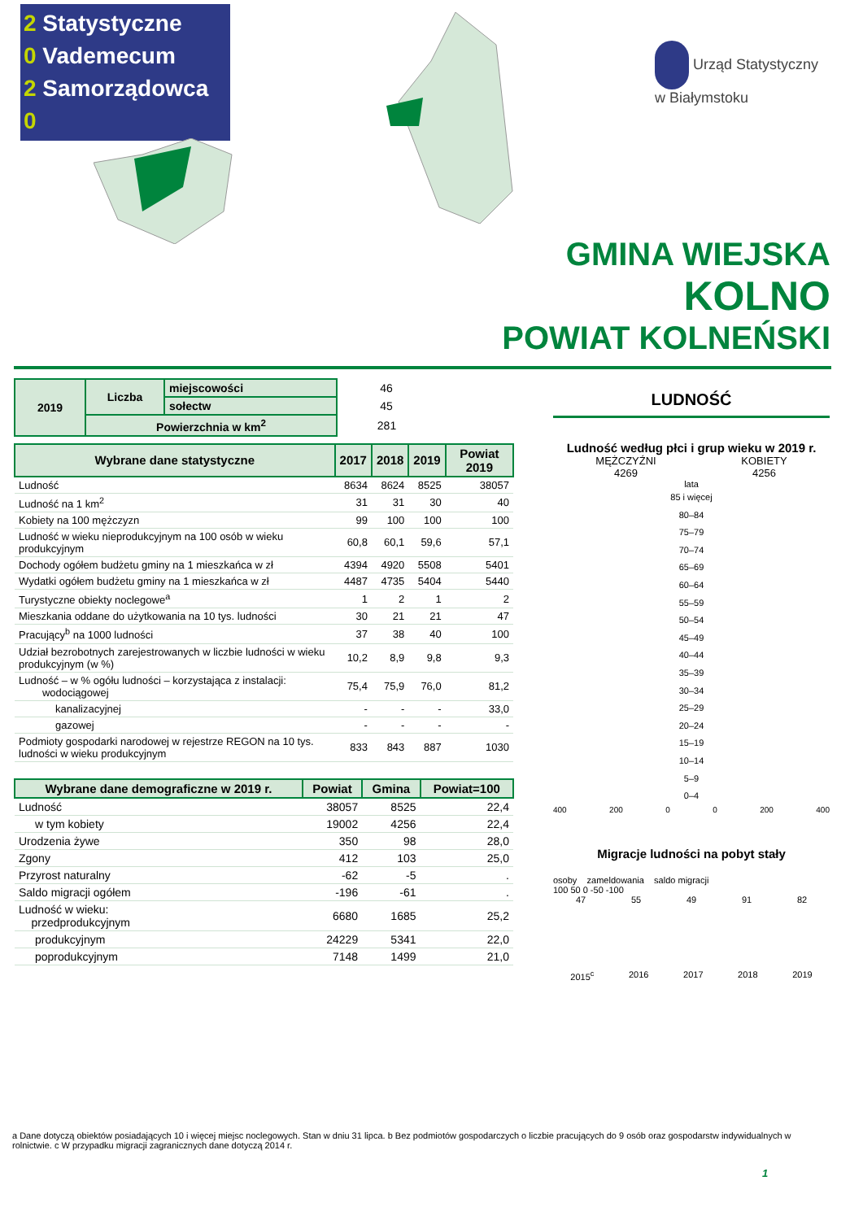2 Statystyczne
0 Vademecum
2 Samorządowca
0
Urząd Statystyczny
w Białymstoku
GMINA WIEJSKA
KOLNO
POWIAT KOLNEŃSKI
| 2019 | Liczba | miejscowości | 46 |
| | | sołectw | 45 |
| | Powierzchnia w km<sup>2</sup> | | 281 |
| Wybrane dane statystyczne | 2017 | 2018 | 2019 | Powiat 2019 |
| --- | --- | --- | --- | --- |
| Ludność | 8634 | 8624 | 8525 | 38057 |
| Ludność na 1 km<sup>2</sup> | 31 | 31 | 30 | 40 |
| Kobiety na 100 mężczyzn | 99 | 100 | 100 | 100 |
| Ludność w wieku nieprodukcyjnym na 100 osób w wieku produkcyjnym | 60,8 | 60,1 | 59,6 | 57,1 |
| Dochody ogółem budżetu gminy na 1 mieszkańca w zł | 4394 | 4920 | 5508 | 5401 |
| Wydatki ogółem budżetu gminy na 1 mieszkańca w zł | 4487 | 4735 | 5404 | 5440 |
| Turystyczne obiekty noclegowe<sup>a</sup> | 1 | 2 | 1 | 2 |
| Mieszkania oddane do użytkowania na 10 tys. ludności | 30 | 21 | 21 | 47 |
| Pracujący<sup>b</sup> na 1000 ludności | 37 | 38 | 40 | 100 |
| Udział bezrobotnych zarejestrowanych w liczbie ludności w wieku produkcyjnym (w %) | 10,2 | 8,9 | 9,8 | 9,3 |
| Ludność – w % ogółu ludności – korzystająca z instalacji: wodociągowej | 75,4 | 75,9 | 76,0 | 81,2 |
| kanalizacyjnej | - | - | - | 33,0 |
| gazowej | - | - | - | - |
| Podmioty gospodarki narodowej w rejestrze REGON na 10 tys. ludności w wieku produkcyjnym | 833 | 843 | 887 | 1030 |
| Wybrane dane demograficzne w 2019 r. | Powiat | Gmina | Powiat=100 |
| --- | --- | --- | --- |
| Ludność | 38057 | 8525 | 22,4 |
| w tym kobiety | 19002 | 4256 | 22,4 |
| Urodzenia żywe | 350 | 98 | 28,0 |
| Zgony | 412 | 103 | 25,0 |
| Przyrost naturalny | -62 | -5 | . |
| Saldo migracji ogółem | -196 | -61 | . |
| Ludność w wieku: przedprodukcyjnym | 6680 | 1685 | 25,2 |
| produkcyjnym | 24229 | 5341 | 22,0 |
| poprodukcyjnym | 7148 | 1499 | 21,0 |
LUDNOŚĆ
Ludność według płci i grup wieku w 2019 r.
MĘŻCZYŹNI
4269
KOBIETY
4256
lata
85 i więcej
80–84
75–79
70–74
65–69
60–64
55–59
50–54
45–49
40–44
35–39
30–34
25–29
20–24
15–19
10–14
5–9
0–4
400 200 0 0 200 400
Migracje ludności na pobyt stały
osoby zameldowania saldo migracji
100 50 0 -50 -100
47 55 49 91 82
2015<sup>c</sup> 2016 2017 2018 2019
a Dane dotyczą obiektów posiadających 10 i więcej miejsc noclegowych. Stan w dniu 31 lipca. b Bez podmiotów gospodarczych o liczbie pracujących do 9 osób oraz gospodarstw indywidualnych w rolnictwie. c W przypadku migracji zagranicznych dane dotyczą 2014 r.
1